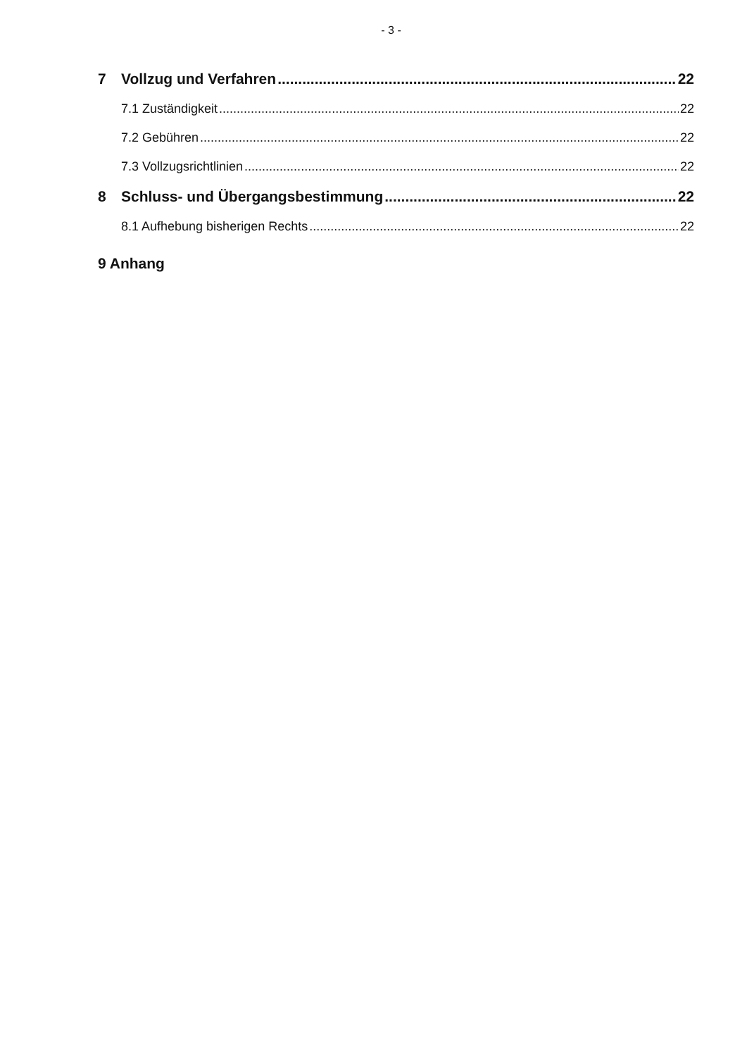- 3 -
7 Vollzug und Verfahren 22
7.1 Zuständigkeit 22
7.2 Gebühren 22
7.3 Vollzugsrichtlinien 22
8 Schluss- und Übergangsbestimmung 22
8.1 Aufhebung bisherigen Rechts 22
9 Anhang